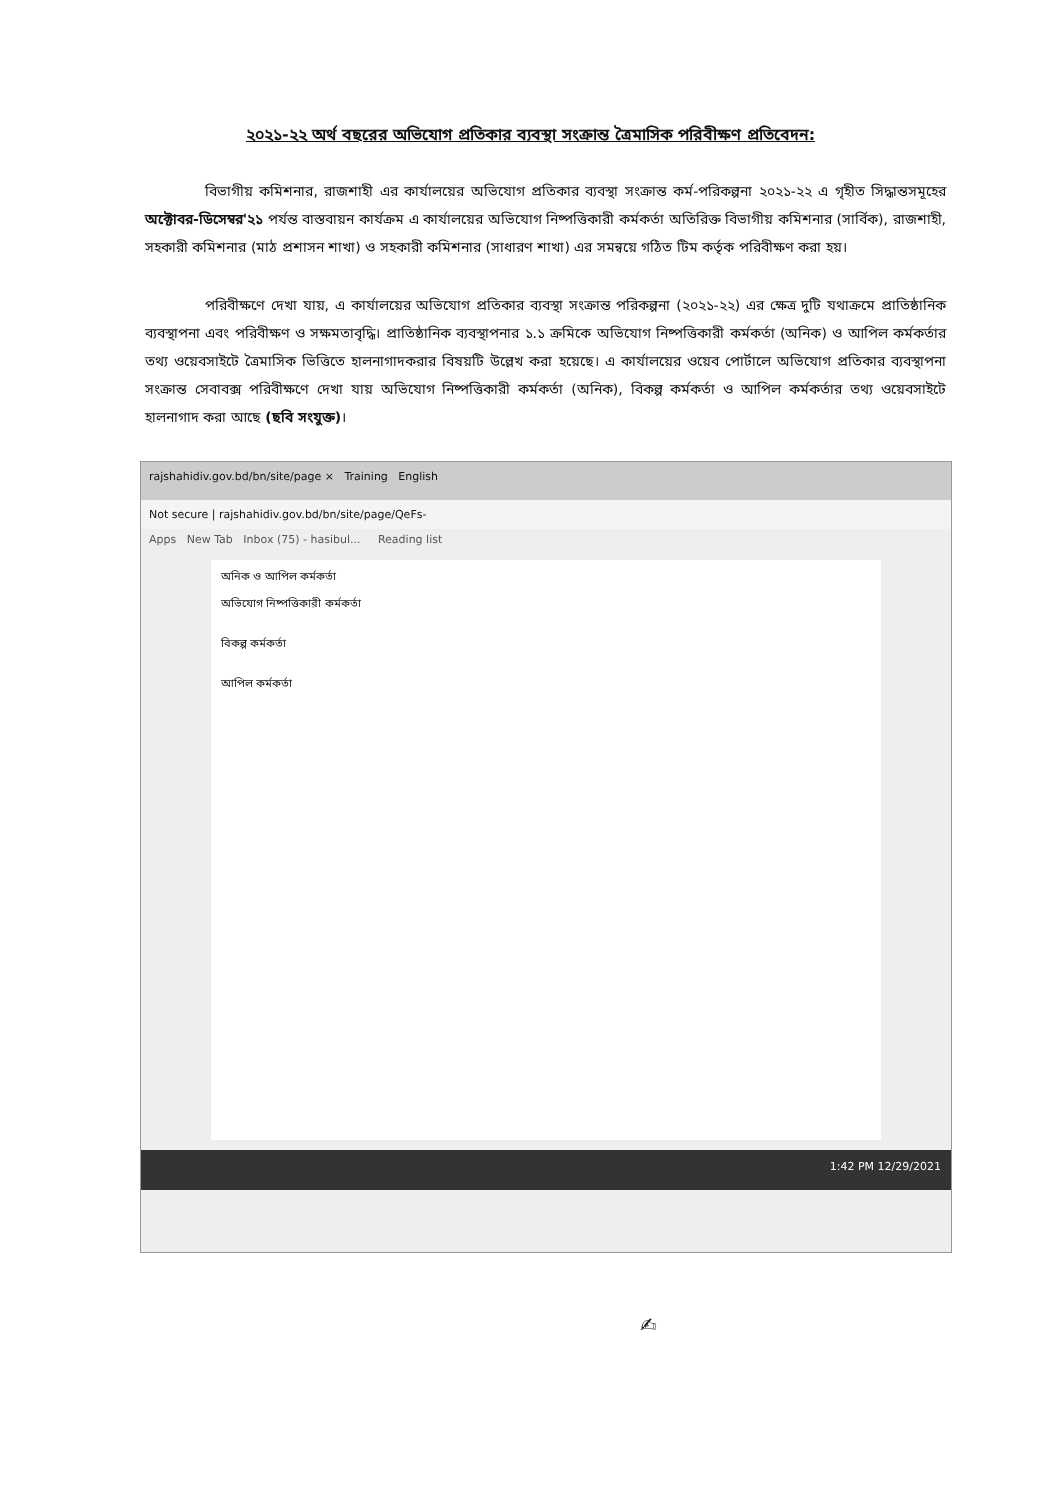২০২১-২২ অর্থ বছরের অভিযোগ প্রতিকার ব্যবস্থা সংক্রান্ত ত্রৈমাসিক পরিবীক্ষণ প্রতিবেদন:
বিভাগীয় কমিশনার, রাজশাহী এর কার্যালয়ের অভিযোগ প্রতিকার ব্যবস্থা সংক্রান্ত কর্ম-পরিকল্পনা ২০২১-২২ এ গৃহীত সিদ্ধান্তসমূহের অক্টোবর-ডিসেম্বর'২১ পর্যন্ত বাস্তবায়ন কার্যক্রম এ কার্যালয়ের অভিযোগ নিষ্পত্তিকারী কর্মকর্তা অতিরিক্ত বিভাগীয় কমিশনার (সার্বিক), রাজশাহী, সহকারী কমিশনার (মাঠ প্রশাসন শাখা) ও সহকারী কমিশনার (সাধারণ শাখা) এর সমন্বয়ে গঠিত টিম কর্তৃক পরিবীক্ষণ করা হয়।
পরিবীক্ষণে দেখা যায়, এ কার্যালয়ের অভিযোগ প্রতিকার ব্যবস্থা সংক্রান্ত পরিকল্পনা (২০২১-২২) এর ক্ষেত্র দুটি যথাক্রমে প্রাতিষ্ঠানিক ব্যবস্থাপনা এবং পরিবীক্ষণ ও সক্ষমতাবৃদ্ধি। প্রাতিষ্ঠানিক ব্যবস্থাপনার ১.১ ক্রমিকে অভিযোগ নিষ্পত্তিকারী কর্মকর্তা (অনিক) ও আপিল কর্মকর্তার তথ্য ওয়েবসাইটে ত্রৈমাসিক ভিত্তিতে হালনাগাদকরার বিষয়টি উল্লেখ করা হয়েছে। এ কার্যালয়ের ওয়েব পোর্টালে অভিযোগ প্রতিকার ব্যবস্থাপনা সংক্রান্ত সেবাবক্স পরিবীক্ষণে দেখা যায় অভিযোগ নিষ্পত্তিকারী কর্মকর্তা (অনিক), বিকল্প কর্মকর্তা ও আপিল কর্মকর্তার তথ্য ওয়েবসাইটে হালনাগাদ করা আছে (ছবি সংযুক্ত)।
rajshahidiv.gov.bd/bn/site/page × Training English
Not secure | rajshahidiv.gov.bd/bn/site/page/QeFs-
Apps New Tab Inbox (75) - hasibul... Reading list
অনিক ও আপিল কর্মকর্তা
অভিযোগ নিষ্পত্তিকারী কর্মকর্তা
বিকল্প কর্মকর্তা
আপিল কর্মকর্তা
1:42 PM 12/29/2021
✍